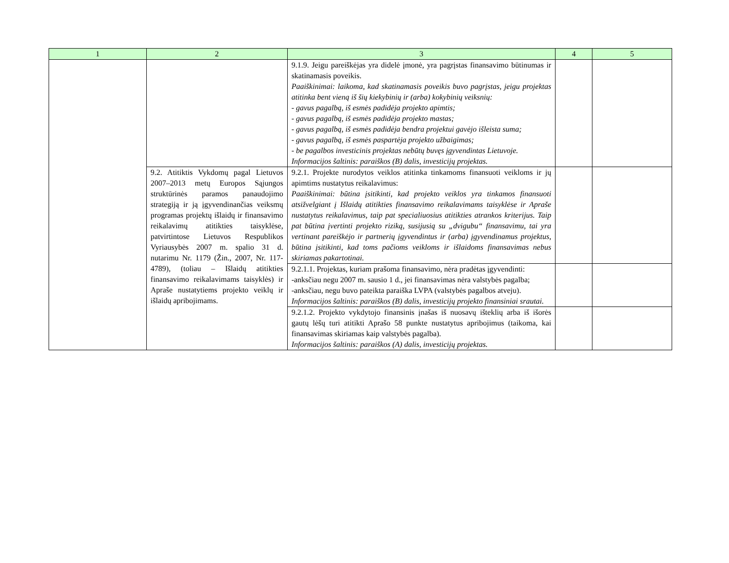| 1 | 2 | 3 | 4 | 5 |
| --- | --- | --- | --- | --- |
| | | 9.1.9. Jeigu pareiškėjas yra didelė įmonė, yra pagrįstas finansavimo būtinumas ir skatinamasis poveikis. Paaiškinimai: laikoma, kad skatinamasis poveikis buvo pagrįstas, jeigu projektas atitinka bent vieną iš šių kiekybinių ir (arba) kokybinių veiksnių: - gavus pagalbą, iš esmės padidėja projekto apimtis; - gavus pagalbą, iš esmės padidėja projekto mastas; - gavus pagalbą, iš esmės padidėja bendra projektui gavėjo išleista suma; - gavus pagalbą, iš esmės paspartėja projekto užbaigimas; - be pagalbos investicinis projektas nebūtų buvęs įgyvendintas Lietuvoje. Informacijos šaltinis: paraiškos (B) dalis, investicijų projektas. | | |
| | 9.2. Atitiktis Vykdomų pagal Lietuvos 2007–2013 metų Europos Sąjungos struktūrinės paramos panaudojimo strategiją ir ją įgyvendinančias veiksmų programas projektų išlaidų ir finansavimo reikalavimų atitikties taisyklėse, patvirtintose Lietuvos Respublikos Vyriausybės 2007 m. spalio 31 d. nutarimu Nr. 1179 (Žin., 2007, Nr. 117-4789), (toliau – Išlaidų atitikties finansavimo reikalavimams taisyklės) ir Apraše nustatytiems projekto veiklų ir išlaidų apribojimams. | 9.2.1. Projekte nurodytos veiklos atitinka tinkamoms finansuoti veikloms ir jų apimtims nustatytus reikalavimus: Paaiškinimai: būtina įsitikinti, kad projekto veiklos yra tinkamos finansuoti atsižvelgiant į Išlaidų atitikties finansavimo reikalavimams taisyklėse ir Apraše nustatytus reikalavimus, taip pat specialiuosius atitikties atrankos kriterijus. Taip pat būtina įvertinti projekto riziką, susijusią su „dvigubu“ finansavimu, tai yra vertinant pareiškėjo ir partnerių įgyvendintus ir (arba) įgyvendinamus projektus, būtina įsitikinti, kad toms pačioms veikloms ir išlaidoms finansavimas nebus skiriamas pakartotinai. | | |
| | | 9.2.1.1. Projektas, kuriam prašoma finansavimo, nėra pradėtas įgyvendinti: -anksčiau negu 2007 m. sausio 1 d., jei finansavimas nėra valstybės pagalba; -anksčiau, negu buvo pateikta paraiška LVPA (valstybės pagalbos atveju). Informacijos šaltinis: paraiškos (B) dalis, investicijų projekto finansiniai srautai. | | |
| | | 9.2.1.2. Projekto vykdytojo finansinis įnašas iš nuosavų išteklių arba iš išorės gautų lėšų turi atitikti Aprašo 58 punkte nustatytus apribojimus (taikoma, kai finansavimas skiriamas kaip valstybės pagalba). Informacijos šaltinis: paraiškos (A) dalis, investicijų projektas. | | |